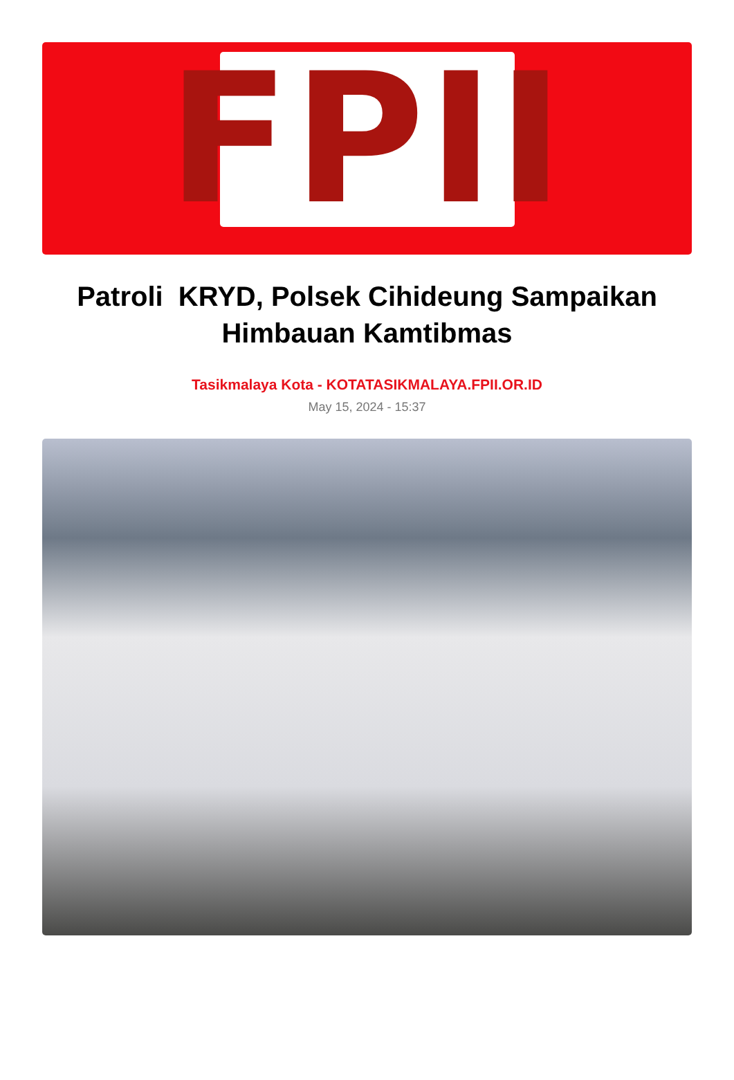FPII
Patroli KRYD, Polsek Cihideung Sampaikan Himbauan Kamtibmas
Tasikmalaya Kota - KOTATASIKMALAYA.FPII.OR.ID
May 15, 2024 - 15:37